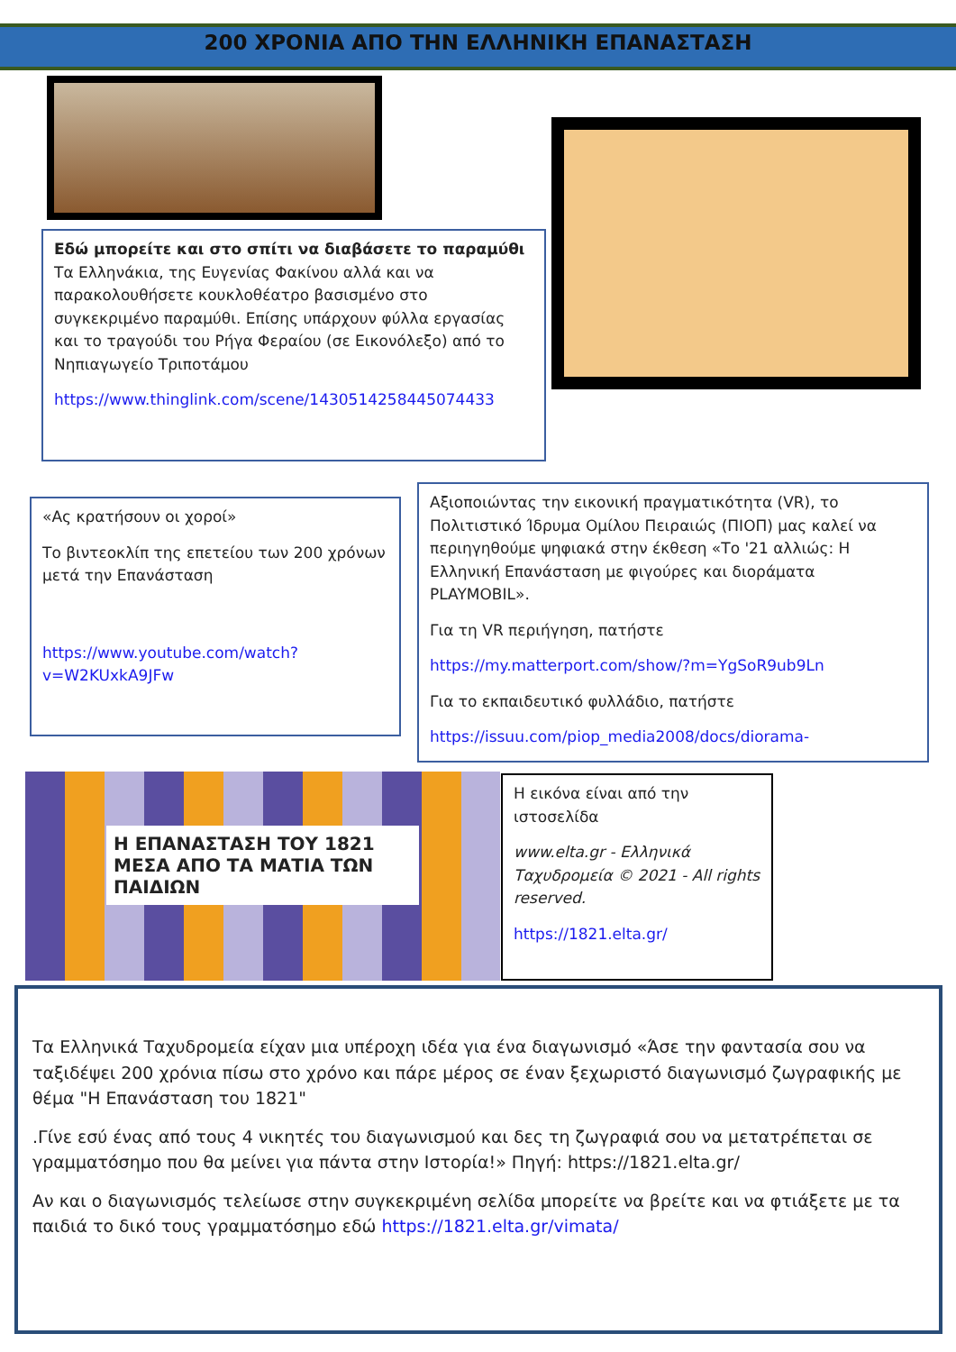200 ΧΡΟΝΙΑ ΑΠΟ ΤΗΝ ΕΛΛΗΝΙΚΗ ΕΠΑΝΑΣΤΑΣΗ
Εδώ μπορείτε και στο σπίτι να διαβάσετε το παραμύθι Τα Ελληνάκια, της Ευγενίας Φακίνου αλλά και να παρακολουθήσετε κουκλοθέατρο βασισμένο στο συγκεκριμένο παραμύθι. Επίσης υπάρχουν φύλλα εργασίας και το τραγούδι του Ρήγα Φεραίου (σε Εικονόλεξο) από το Νηπιαγωγείο Τριποτάμου
https://www.thinglink.com/scene/1430514258445074433
«Ας κρατήσουν οι χοροί»
Το βιντεοκλίπ της επετείου των 200 χρόνων μετά την Επανάσταση
https://www.youtube.com/watch?v=W2KUxkA9JFw
Αξιοποιώντας την εικονική πραγματικότητα (VR), το Πολιτιστικό Ίδρυμα Ομίλου Πειραιώς (ΠΙΟΠ) μας καλεί να περιηγηθούμε ψηφιακά στην έκθεση «Το '21 αλλιώς: Η Ελληνική Επανάσταση με φιγούρες και διοράματα PLAYMOBIL».
Για τη VR περιήγηση, πατήστε
https://my.matterport.com/show/?m=YgSoR9ub9Ln
Για το εκπαιδευτικό φυλλάδιο, πατήστε
https://issuu.com/piop_media2008/docs/diorama-
Η ΕΠΑΝΑΣΤΑΣΗ ΤΟΥ 1821 ΜΕΣΑ ΑΠΟ ΤΑ ΜΑΤΙΑ ΤΩΝ ΠΑΙΔΙΩΝ
Η εικόνα είναι από την ιστοσελίδα
www.elta.gr - Ελληνικά Ταχυδρομεία © 2021 - All rights reserved.
https://1821.elta.gr/
Τα Ελληνικά Ταχυδρομεία είχαν μια υπέροχη ιδέα για ένα διαγωνισμό «Άσε την φαντασία σου να ταξιδέψει 200 χρόνια πίσω στο χρόνο και πάρε μέρος σε έναν ξεχωριστό διαγωνισμό ζωγραφικής με θέμα "Η Επανάσταση του 1821"
.Γίνε εσύ ένας από τους 4 νικητές του διαγωνισμού και δες τη ζωγραφιά σου να μετατρέπεται σε γραμματόσημο που θα μείνει για πάντα στην Ιστορία!» Πηγή: https://1821.elta.gr/
Αν και ο διαγωνισμός τελείωσε στην συγκεκριμένη σελίδα μπορείτε να βρείτε και να φτιάξετε με τα παιδιά το δικό τους γραμματόσημο εδώ https://1821.elta.gr/vimata/